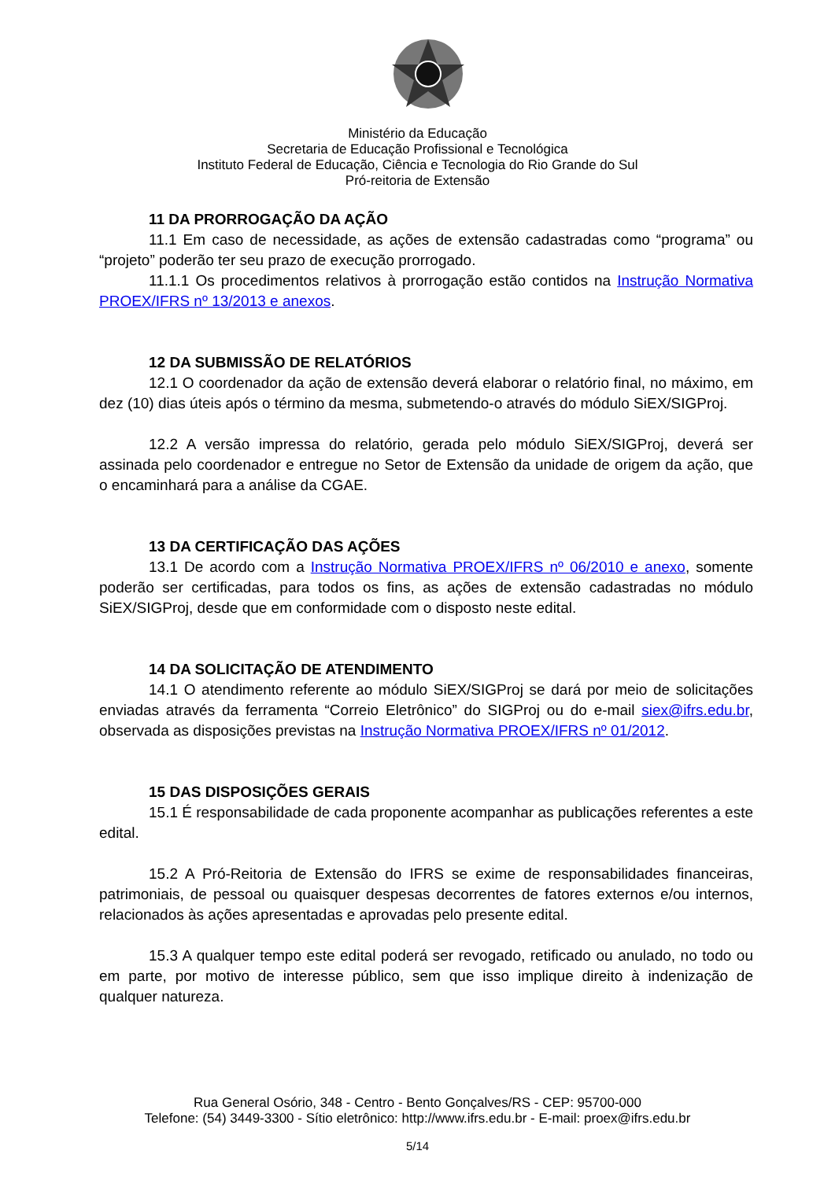Ministério da Educação
Secretaria de Educação Profissional e Tecnológica
Instituto Federal de Educação, Ciência e Tecnologia do Rio Grande do Sul
Pró-reitoria de Extensão
11 DA PRORROGAÇÃO DA AÇÃO
11.1 Em caso de necessidade, as ações de extensão cadastradas como “programa” ou “projeto” poderão ter seu prazo de execução prorrogado.
11.1.1 Os procedimentos relativos à prorrogação estão contidos na Instrução Normativa PROEX/IFRS nº 13/2013 e anexos.
12 DA SUBMISSÃO DE RELATÓRIOS
12.1 O coordenador da ação de extensão deverá elaborar o relatório final, no máximo, em dez (10) dias úteis após o término da mesma, submetendo-o através do módulo SiEX/SIGProj.
12.2 A versão impressa do relatório, gerada pelo módulo SiEX/SIGProj, deverá ser assinada pelo coordenador e entregue no Setor de Extensão da unidade de origem da ação, que o encaminhará para a análise da CGAE.
13 DA CERTIFICAÇÃO DAS AÇÕES
13.1 De acordo com a Instrução Normativa PROEX/IFRS nº 06/2010 e anexo, somente poderão ser certificadas, para todos os fins, as ações de extensão cadastradas no módulo SiEX/SIGProj, desde que em conformidade com o disposto neste edital.
14 DA SOLICITAÇÃO DE ATENDIMENTO
14.1 O atendimento referente ao módulo SiEX/SIGProj se dará por meio de solicitações enviadas através da ferramenta “Correio Eletrônico” do SIGProj ou do e-mail siex@ifrs.edu.br, observada as disposições previstas na Instrução Normativa PROEX/IFRS nº 01/2012.
15 DAS DISPOSIÇÕES GERAIS
15.1 É responsabilidade de cada proponente acompanhar as publicações referentes a este edital.
15.2 A Pró-Reitoria de Extensão do IFRS se exime de responsabilidades financeiras, patrimoniais, de pessoal ou quaisquer despesas decorrentes de fatores externos e/ou internos, relacionados às ações apresentadas e aprovadas pelo presente edital.
15.3 A qualquer tempo este edital poderá ser revogado, retificado ou anulado, no todo ou em parte, por motivo de interesse público, sem que isso implique direito à indenização de qualquer natureza.
Rua General Osório, 348 - Centro - Bento Gonçalves/RS - CEP: 95700-000
Telefone: (54) 3449-3300 - Sítio eletrônico: http://www.ifrs.edu.br - E-mail: proex@ifrs.edu.br
5/14